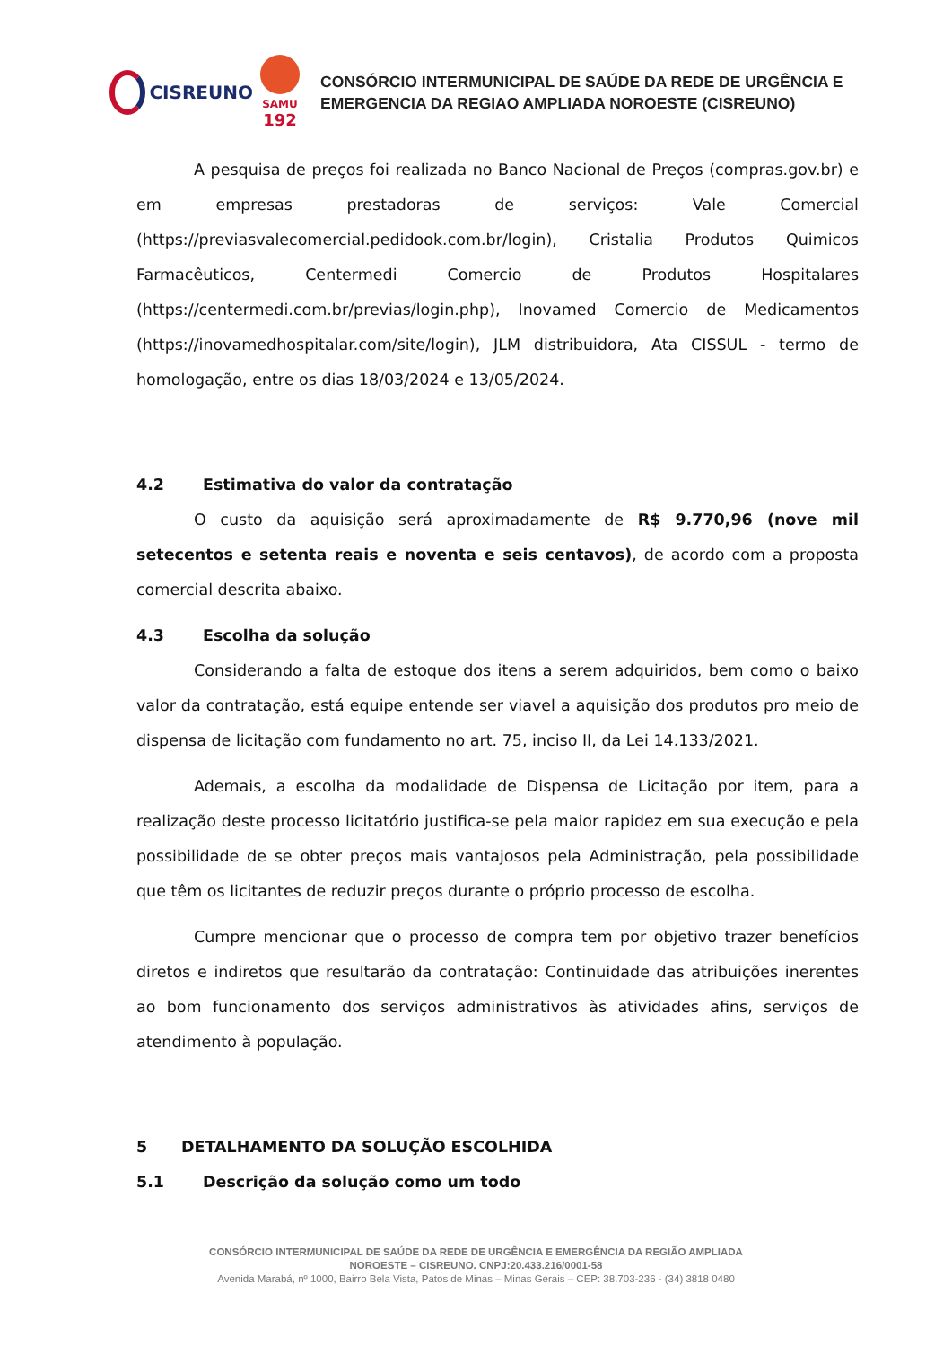CISREUNO
SAMU
192
CONSÓRCIO INTERMUNICIPAL DE SAÚDE DA REDE DE URGÊNCIA E
EMERGENCIA DA REGIAO AMPLIADA NOROESTE (CISREUNO)
A pesquisa de preços foi realizada no Banco Nacional de Preços (compras.gov.br) e em empresas prestadoras de serviços: Vale Comercial (https://previasvalecomercial.pedidook.com.br/login), Cristalia Produtos Quimicos Farmacêuticos, Centermedi Comercio de Produtos Hospitalares (https://centermedi.com.br/previas/login.php), Inovamed Comercio de Medicamentos (https://inovamedhospitalar.com/site/login), JLM distribuidora, Ata CISSUL - termo de homologação, entre os dias 18/03/2024 e 13/05/2024.
4.2 Estimativa do valor da contratação
O custo da aquisição será aproximadamente de R$ 9.770,96 (nove mil setecentos e setenta reais e noventa e seis centavos), de acordo com a proposta comercial descrita abaixo.
4.3 Escolha da solução
Considerando a falta de estoque dos itens a serem adquiridos, bem como o baixo valor da contratação, está equipe entende ser viavel a aquisição dos produtos pro meio de dispensa de licitação com fundamento no art. 75, inciso II, da Lei 14.133/2021.
Ademais, a escolha da modalidade de Dispensa de Licitação por item, para a realização deste processo licitatório justifica-se pela maior rapidez em sua execução e pela possibilidade de se obter preços mais vantajosos pela Administração, pela possibilidade que têm os licitantes de reduzir preços durante o próprio processo de escolha.
Cumpre mencionar que o processo de compra tem por objetivo trazer benefícios diretos e indiretos que resultarão da contratação: Continuidade das atribuições inerentes ao bom funcionamento dos serviços administrativos às atividades afins, serviços de atendimento à população.
5 DETALHAMENTO DA SOLUÇÃO ESCOLHIDA
5.1 Descrição da solução como um todo
CONSÓRCIO INTERMUNICIPAL DE SAÚDE DA REDE DE URGÊNCIA E EMERGÊNCIA DA REGIÃO AMPLIADA
NOROESTE – CISREUNO. CNPJ:20.433.216/0001-58
Avenida Marabá, nº 1000, Bairro Bela Vista, Patos de Minas – Minas Gerais – CEP: 38.703-236 - (34) 3818 0480